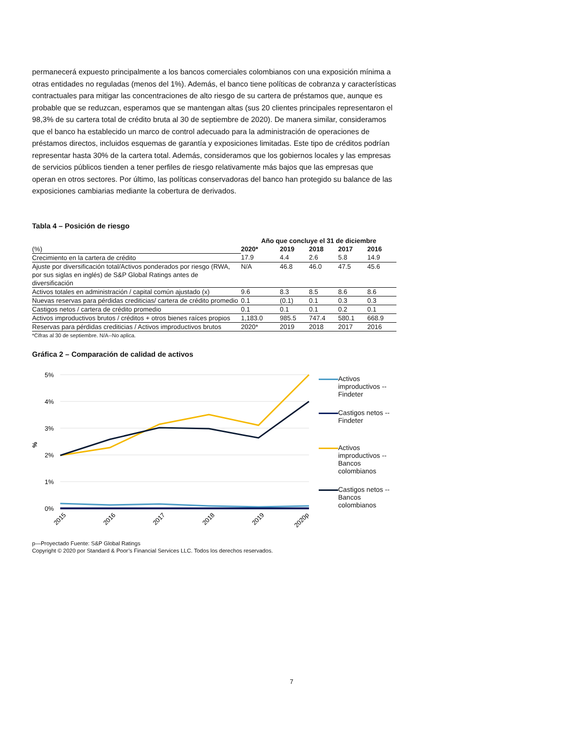permanecerá expuesto principalmente a los bancos comerciales colombianos con una exposición mínima a otras entidades no reguladas (menos del 1%). Además, el banco tiene políticas de cobranza y características contractuales para mitigar las concentraciones de alto riesgo de su cartera de préstamos que, aunque es probable que se reduzcan, esperamos que se mantengan altas (sus 20 clientes principales representaron el 98,3% de su cartera total de crédito bruta al 30 de septiembre de 2020). De manera similar, consideramos que el banco ha establecido un marco de control adecuado para la administración de operaciones de préstamos directos, incluidos esquemas de garantía y exposiciones limitadas. Este tipo de créditos podrían representar hasta 30% de la cartera total. Además, consideramos que los gobiernos locales y las empresas de servicios públicos tienden a tener perfiles de riesgo relativamente más bajos que las empresas que operan en otros sectores. Por último, las políticas conservadoras del banco han protegido su balance de las exposiciones cambiarias mediante la cobertura de derivados.
Tabla 4 – Posición de riesgo
| | Año que concluye el 31 de diciembre | | | | |
| --- | --- | --- | --- | --- | --- |
| (%) | 2020* | 2019 | 2018 | 2017 | 2016 |
| Crecimiento en la cartera de crédito | 17.9 | 4.4 | 2.6 | 5.8 | 14.9 |
| Ajuste por diversificación total/Activos ponderados por riesgo (RWA, por sus siglas en inglés) de S&P Global Ratings antes de diversificación | N/A | 46.8 | 46.0 | 47.5 | 45.6 |
| Activos totales en administración / capital común ajustado (x) | 9.6 | 8.3 | 8.5 | 8.6 | 8.6 |
| Nuevas reservas para pérdidas crediticias/ cartera de crédito promedio | 0.1 | (0.1) | 0.1 | 0.3 | 0.3 |
| Castigos netos / cartera de crédito promedio | 0.1 | 0.1 | 0.1 | 0.2 | 0.1 |
| Activos improductivos brutos / créditos + otros bienes raíces propios | 1,183.0 | 985.5 | 747.4 | 580.1 | 668.9 |
| Reservas para pérdidas crediticias / Activos improductivos brutos | 2020* | 2019 | 2018 | 2017 | 2016 |
*Cifras al 30 de septiembre. N/A--No aplica.
Gráfica 2 – Comparación de calidad de activos
5%
4%
3%
2%
1%
0%
%
2015
2016
2017
2018
2019
2020p
Activos improductivos -- Findeter
Castigos netos -- Findeter
Activos improductivos -- Bancos colombianos
Castigos netos -- Bancos colombianos
p—Proyectado Fuente: S&P Global Ratings
Copyright © 2020 por Standard & Poor’s Financial Services LLC. Todos los derechos reservados.
7